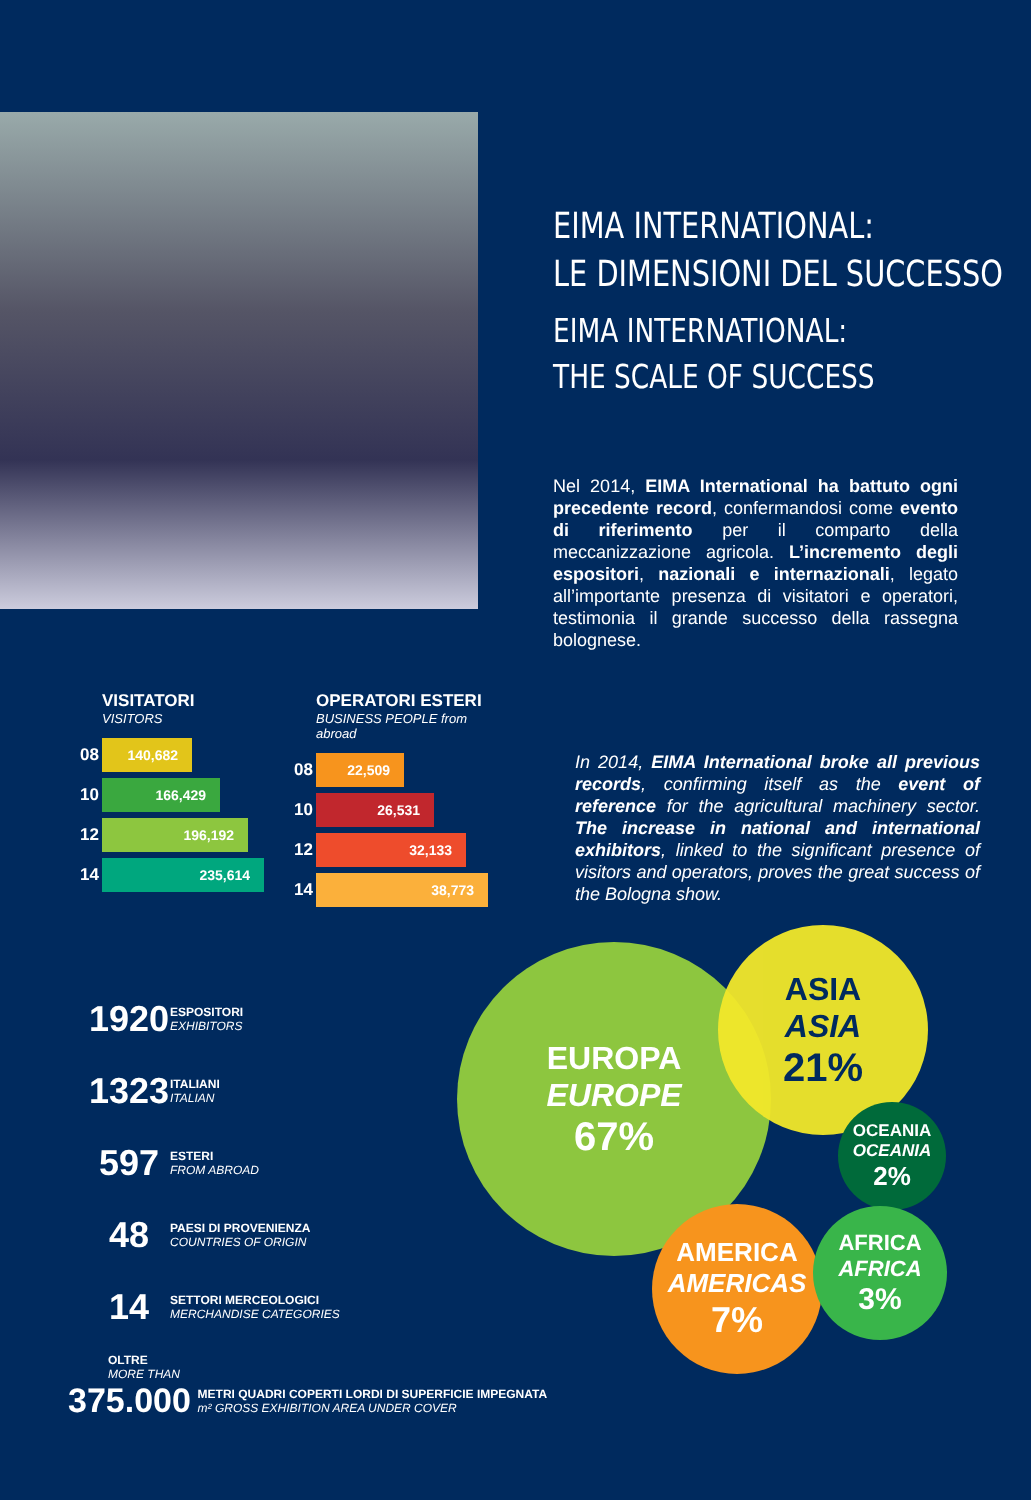EIMA INTERNATIONAL:
LE DIMENSIONI DEL SUCCESSO
EIMA INTERNATIONAL:
THE SCALE OF SUCCESS
Nel 2014, EIMA International ha battuto ogni precedente record, confermandosi come evento di riferimento per il comparto della meccanizzazione agricola. L’incremento degli espositori, nazionali e internazionali, legato all’importante presenza di visitatori e operatori, testimonia il grande successo della rassegna bolognese.
VISITATORI
VISITORS
08
140,682
10
166,429
12
196,192
14
235,614
OPERATORI ESTERI
BUSINESS PEOPLE from abroad
08
22,509
10
26,531
12
32,133
14
38,773
In 2014, EIMA International broke all previous records, confirming itself as the event of reference for the agricultural machinery sector. The increase in national and international exhibitors, linked to the significant presence of visitors and operators, proves the great success of the Bologna show.
1920
ESPOSITORI
EXHIBITORS
1323
ITALIANI
ITALIAN
597
ESTERI
FROM ABROAD
48
PAESI DI PROVENIENZA
COUNTRIES OF ORIGIN
14
SETTORI MERCEOLOGICI
MERCHANDISE CATEGORIES
OLTRE
MORE THAN
375.000
METRI QUADRI COPERTI LORDI DI SUPERFICIE IMPEGNATA
m² GROSS EXHIBITION AREA UNDER COVER
EUROPA
EUROPE
67%
ASIA
ASIA
21%
OCEANIA
OCEANIA
2%
AMERICA
AMERICAS
7%
AFRICA
AFRICA
3%